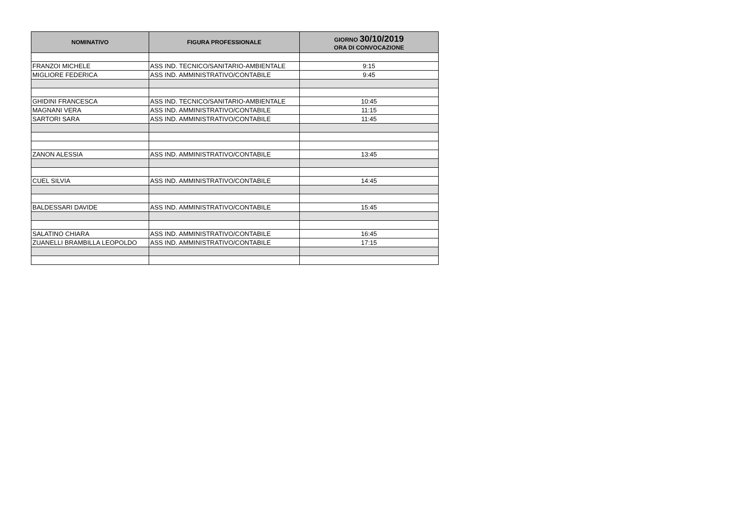| NOMINATIVO | FIGURA PROFESSIONALE | GIORNO 30/10/2019 ORA DI CONVOCAZIONE |
| --- | --- | --- |
| FRANZOI MICHELE | ASS IND. TECNICO/SANITARIO-AMBIENTALE | 9:15 |
| MIGLIORE FEDERICA | ASS IND. AMMINISTRATIVO/CONTABILE | 9:45 |
| GHIDINI FRANCESCA | ASS IND. TECNICO/SANITARIO-AMBIENTALE | 10:45 |
| MAGNANI VERA | ASS IND. AMMINISTRATIVO/CONTABILE | 11:15 |
| SARTORI SARA | ASS IND. AMMINISTRATIVO/CONTABILE | 11:45 |
| ZANON ALESSIA | ASS IND. AMMINISTRATIVO/CONTABILE | 13:45 |
| CUEL SILVIA | ASS IND. AMMINISTRATIVO/CONTABILE | 14:45 |
| BALDESSARI DAVIDE | ASS IND. AMMINISTRATIVO/CONTABILE | 15:45 |
| SALATINO CHIARA | ASS IND. AMMINISTRATIVO/CONTABILE | 16:45 |
| ZUANELLI BRAMBILLA LEOPOLDO | ASS IND. AMMINISTRATIVO/CONTABILE | 17:15 |